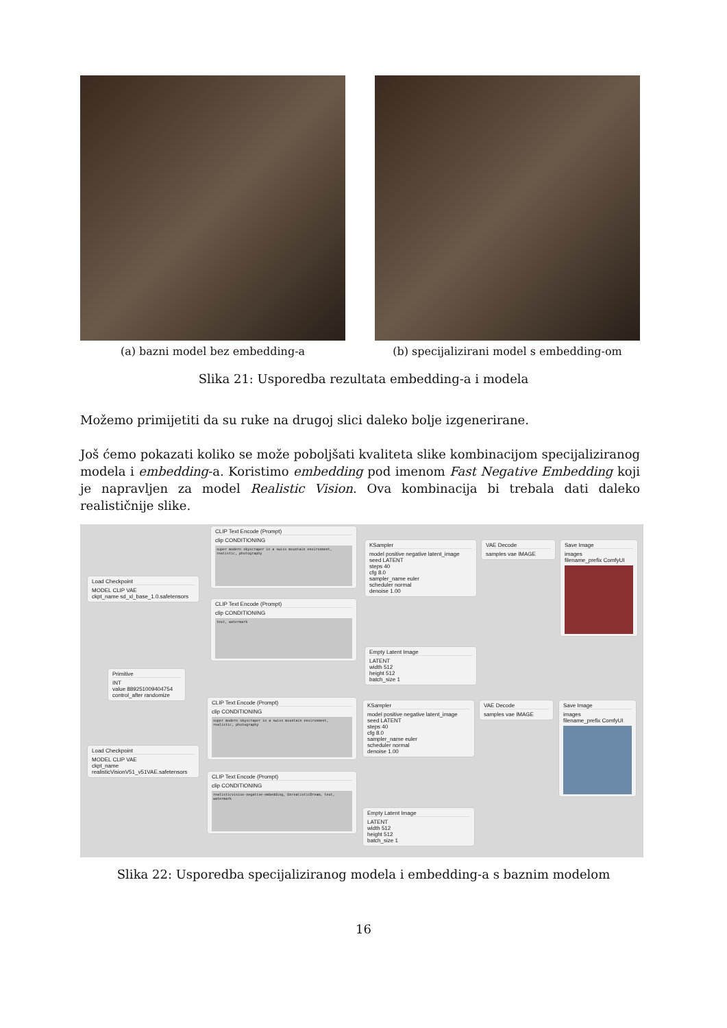(a) bazni model bez embedding-a (b) specijalizirani model s embedding-om
Slika 21: Usporedba rezultata embedding-a i modela
Možemo primijetiti da su ruke na drugoj slici daleko bolje izgenerirane.
Još ćemo pokazati koliko se može poboljšati kvaliteta slike kombinacijom specijaliziranog modela i embedding-a. Koristimo embedding pod imenom Fast Negative Embedding koji je napravljen za model Realistic Vision. Ova kombinacija bi trebala dati daleko realističnije slike.
Load Checkpoint
MODEL CLIP VAE
ckpt_name sd_xl_base_1.0.safetensors
CLIP Text Encode (Prompt)
clip CONDITIONING
super modern skyscraper in a swiss mountain environment, realistic, photography
CLIP Text Encode (Prompt)
clip CONDITIONING
text, watermark
KSampler
model positive negative latent_image seed LATENT
steps 40
cfg 8.0
sampler_name euler
scheduler normal
denoise 1.00
VAE Decode
samples vae IMAGE
Save Image
images
filename_prefix ComfyUI
Empty Latent Image
LATENT
width 512
height 512
batch_size 1
Primitive
INT
value 889251009404754
control_after randomize
CLIP Text Encode (Prompt)
clip CONDITIONING
super modern skyscraper in a swiss mountain environment, realistic, photography
Load Checkpoint
MODEL CLIP VAE
ckpt_name realisticVisionV51_v51VAE.safetensors
CLIP Text Encode (Prompt)
clip CONDITIONING
realisticvision-negative-embedding, UnrealisticDream, text, watermark
KSampler
model positive negative latent_image seed LATENT
steps 40
cfg 8.0
sampler_name euler
scheduler normal
denoise 1.00
VAE Decode
samples vae IMAGE
Save Image
images
filename_prefix ComfyUI
Empty Latent Image
LATENT
width 512
height 512
batch_size 1
Slika 22: Usporedba specijaliziranog modela i embedding-a s baznim modelom
16